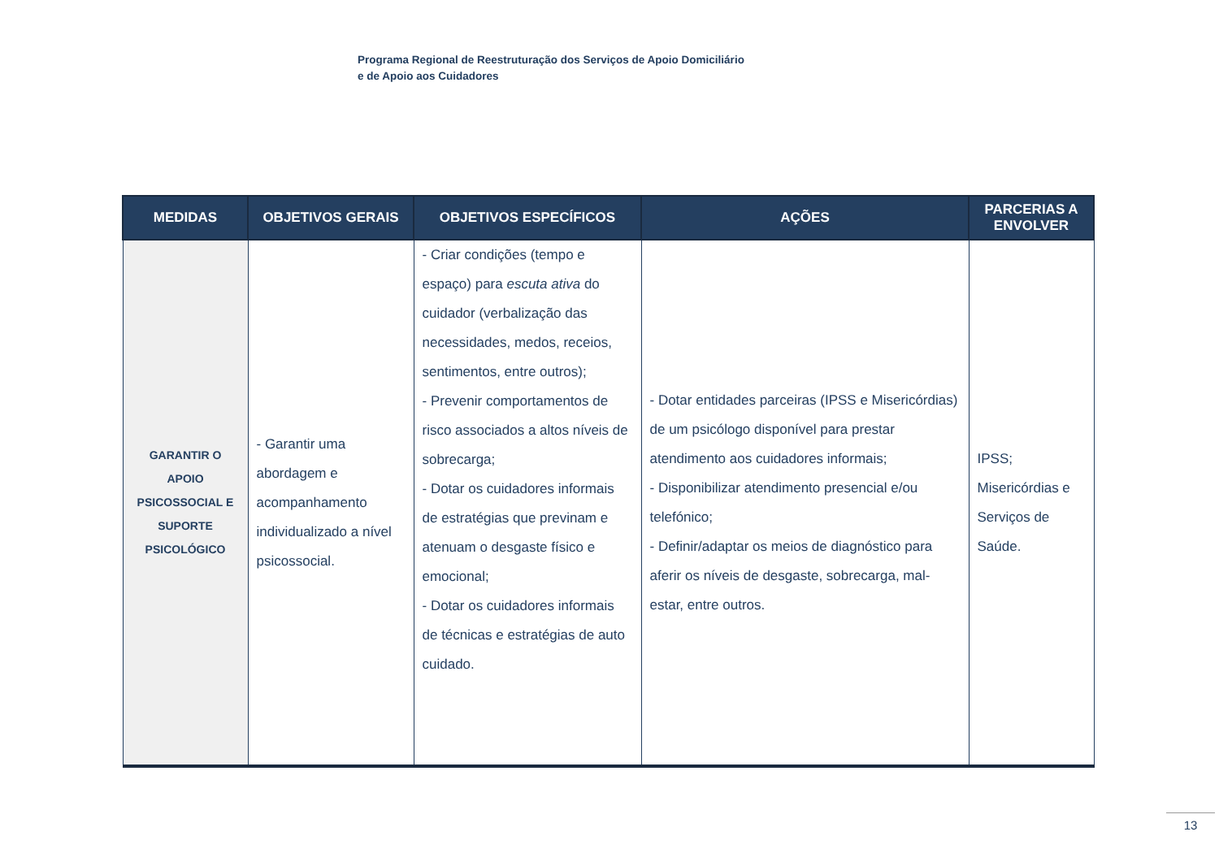Programa Regional de Reestruturação dos Serviços de Apoio Domiciliário
e de Apoio aos Cuidadores
| MEDIDAS | OBJETIVOS GERAIS | OBJETIVOS ESPECÍFICOS | AÇÕES | PARCERIAS A ENVOLVER |
| --- | --- | --- | --- | --- |
| GARANTIR O APOIO PSICOSSOCIAL E SUPORTE PSICOLÓGICO | - Garantir uma abordagem e acompanhamento individualizado a nível psicossocial. | - Criar condições (tempo e espaço) para escuta ativa do cuidador (verbalização das necessidades, medos, receios, sentimentos, entre outros); - Prevenir comportamentos de risco associados a altos níveis de sobrecarga; - Dotar os cuidadores informais de estratégias que previnam e atenuam o desgaste físico e emocional; - Dotar os cuidadores informais de técnicas e estratégias de auto cuidado. | - Dotar entidades parceiras (IPSS e Misericórdias) de um psicólogo disponível para prestar atendimento aos cuidadores informais; - Disponibilizar atendimento presencial e/ou telefónico; - Definir/adaptar os meios de diagnóstico para aferir os níveis de desgaste, sobrecarga, mal-estar, entre outros. | IPSS; Misericórdias e Serviços de Saúde. |
13